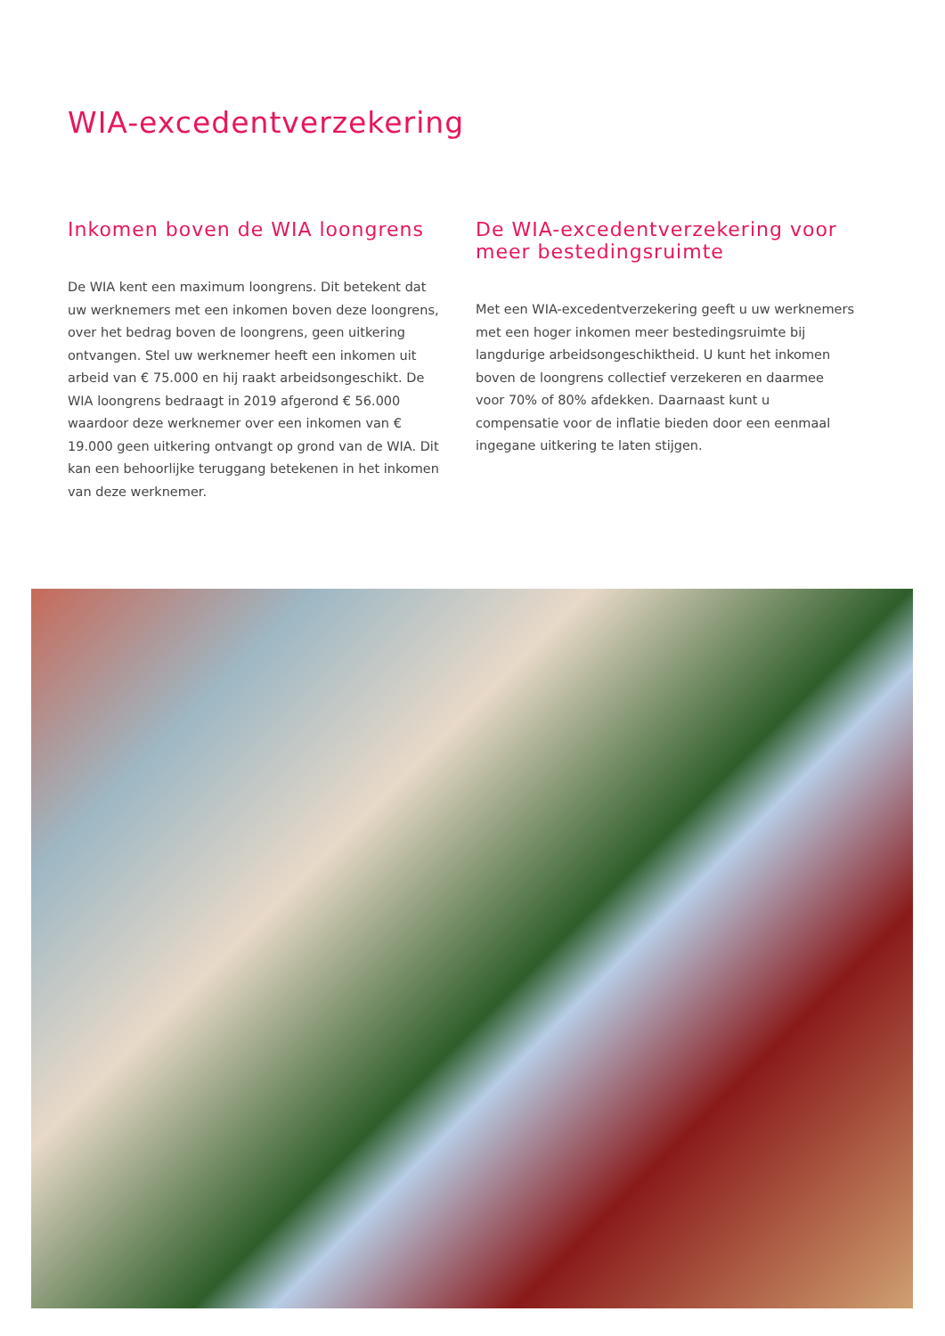WIA-excedentverzekering
Inkomen boven de WIA loongrens
De WIA kent een maximum loongrens. Dit betekent dat uw werknemers met een inkomen boven deze loongrens, over het bedrag boven de loongrens, geen uitkering ontvangen. Stel uw werknemer heeft een inkomen uit arbeid van € 75.000 en hij raakt arbeidsongeschikt. De WIA loongrens bedraagt in 2019 afgerond € 56.000 waardoor deze werknemer over een inkomen van € 19.000 geen uitkering ontvangt op grond van de WIA. Dit kan een behoorlijke teruggang betekenen in het inkomen van deze werknemer.
De WIA-excedentverzekering voor meer bestedingsruimte
Met een WIA-excedentverzekering geeft u uw werknemers met een hoger inkomen meer bestedingsruimte bij langdurige arbeidsongeschiktheid. U kunt het inkomen boven de loongrens collectief verzekeren en daarmee voor 70% of 80% afdekken. Daarnaast kunt u compensatie voor de inflatie bieden door een eenmaal ingegane uitkering te laten stijgen.